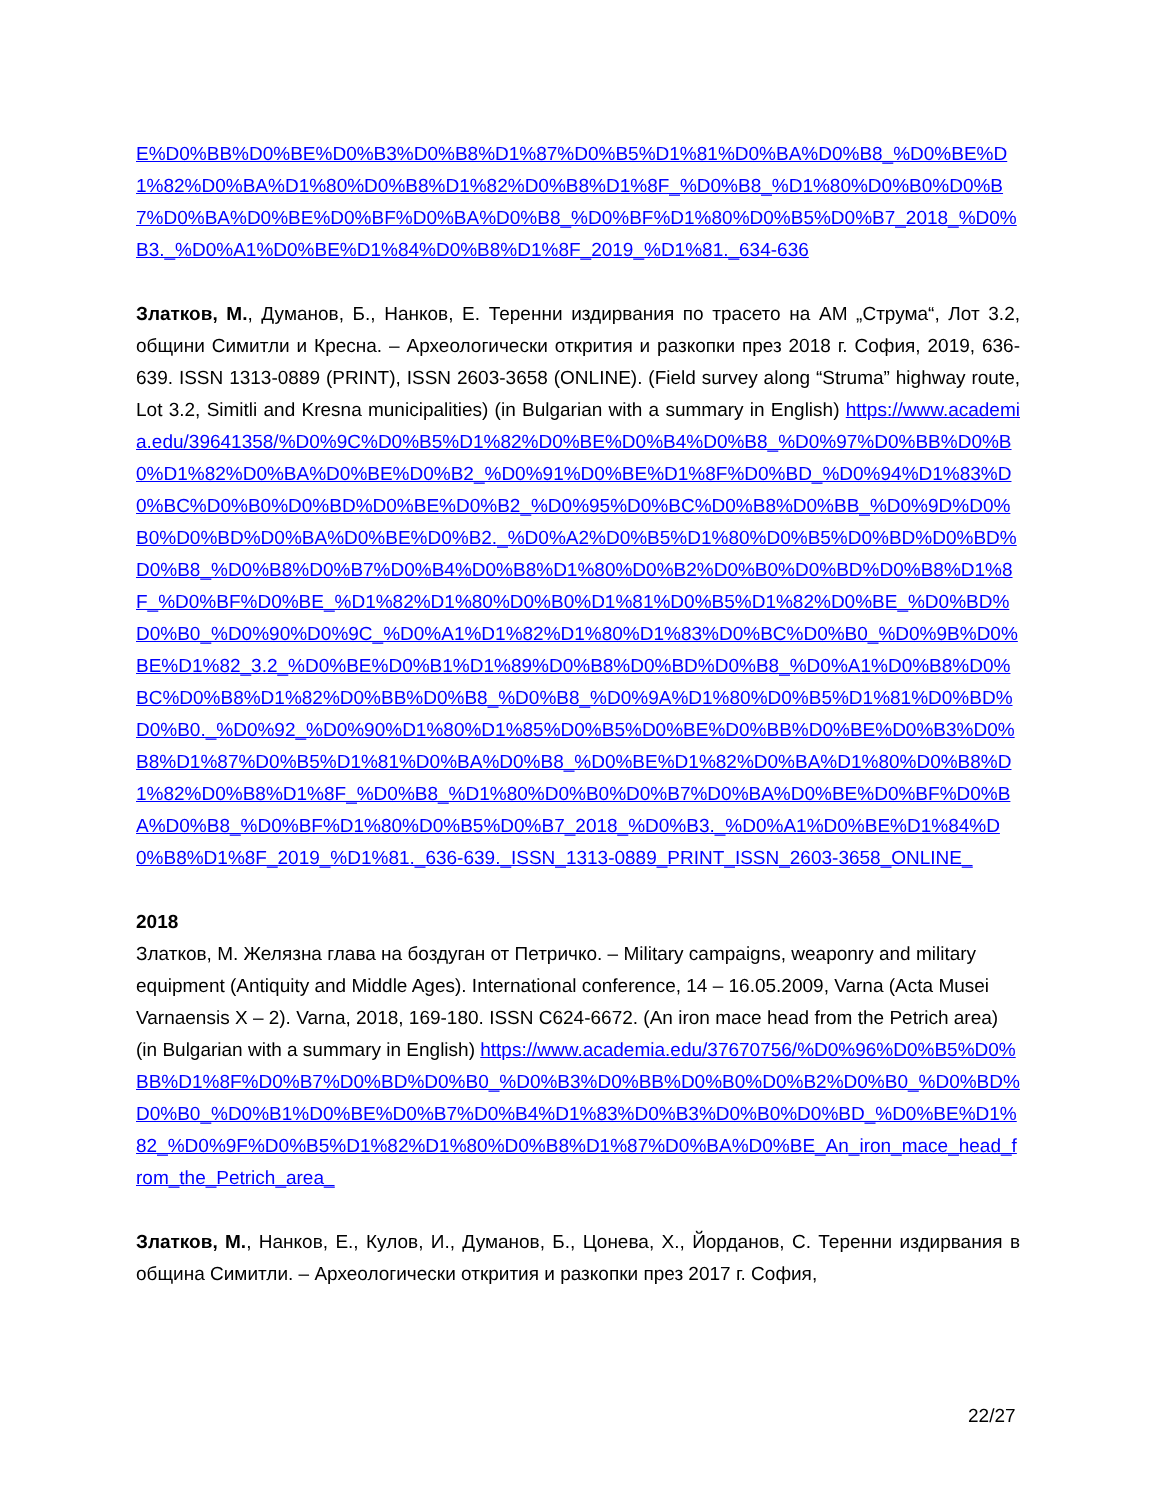E%D0%BB%D0%BE%D0%B3%D0%B8%D1%87%D0%B5%D1%81%D0%BA%D0%B8_%D0%BE%D1%82%D0%BA%D1%80%D0%B8%D1%82%D0%B8%D1%8F_%D0%B8_%D1%80%D0%B0%D0%B7%D0%BA%D0%BE%D0%BF%D0%BA%D0%B8_%D0%BF%D1%80%D0%B5%D0%B7_2018_%D0%B3._%D0%A1%D0%BE%D1%84%D0%B8%D1%8F_2019_%D1%81._634-636
Златков, М., Думанов, Б., Нанков, Е. Теренни издирвания по трасето на АМ „Струма“, Лот 3.2, общини Симитли и Кресна. – Археологически открития и разкопки през 2018 г. София, 2019, 636-639. ISSN 1313-0889 (PRINT), ISSN 2603-3658 (ONLINE). (Field survey along “Struma” highway route, Lot 3.2, Simitli and Kresna municipalities) (in Bulgarian with a summary in English) https://www.academia.edu/39641358/%D0%9C%D0%B5%D1%82%D0%BE%D0%B4%D0%B8_%D0%97%D0%BB%D0%B0%D1%82%D0%BA%D0%BE%D0%B2_%D0%91%D0%BE%D1%8F%D0%BD_%D0%94%D1%83%D0%BC%D0%B0%D0%BD%D0%BE%D0%B2_%D0%95%D0%BC%D0%B8%D0%BB_%D0%9D%D0%B0%D0%BD%D0%BA%D0%BE%D0%B2._%D0%A2%D0%B5%D1%80%D0%B5%D0%BD%D0%BD%D0%B8_%D0%B8%D0%B7%D0%B4%D0%B8%D1%80%D0%B2%D0%B0%D0%BD%D0%B8%D1%8F_%D0%BF%D0%BE_%D1%82%D1%80%D0%B0%D1%81%D0%B5%D1%82%D0%BE_%D0%BD%D0%B0_%D0%90%D0%9C_%D0%A1%D1%82%D1%80%D1%83%D0%BC%D0%B0_%D0%9B%D0%BE%D1%82_3.2_%D0%BE%D0%B1%D1%89%D0%B8%D0%BD%D0%B8_%D0%A1%D0%B8%D0%BC%D0%B8%D1%82%D0%BB%D0%B8_%D0%B8_%D0%9A%D1%80%D0%B5%D1%81%D0%BD%D0%B0._%D0%92_%D0%90%D1%80%D1%85%D0%B5%D0%BE%D0%BB%D0%BE%D0%B3%D0%B8%D1%87%D0%B5%D1%81%D0%BA%D0%B8_%D0%BE%D1%82%D0%BA%D1%80%D0%B8%D1%82%D0%B8%D1%8F_%D0%B8_%D1%80%D0%B0%D0%B7%D0%BA%D0%BE%D0%BF%D0%BA%D0%B8_%D0%BF%D1%80%D0%B5%D0%B7_2018_%D0%B3._%D0%A1%D0%BE%D1%84%D0%B8%D1%8F_2019_%D1%81._636-639._ISSN_1313-0889_PRINT_ISSN_2603-3658_ONLINE_
2018
Златков, М. Желязна глава на боздуган от Петричко. – Military campaigns, weaponry and military equipment (Antiquity and Middle Ages). International conference, 14 – 16.05.2009, Varna (Acta Musei Varnaensis X – 2). Varna, 2018, 169-180. ISSN C624-6672. (An iron mace head from the Petrich area) (in Bulgarian with a summary in English) https://www.academia.edu/37670756/%D0%96%D0%B5%D0%BB%D1%8F%D0%B7%D0%BD%D0%B0_%D0%B3%D0%BB%D0%B0%D0%B2%D0%B0_%D0%BD%D0%B0_%D0%B1%D0%BE%D0%B7%D0%B4%D1%83%D0%B3%D0%B0%D0%BD_%D0%BE%D1%82_%D0%9F%D0%B5%D1%82%D1%80%D0%B8%D1%87%D0%BA%D0%BE_An_iron_mace_head_from_the_Petrich_area_
Златков, М., Нанков, Е., Кулов, И., Думанов, Б., Цонева, Х., Йорданов, С. Теренни издирвания в община Симитли. – Археологически открития и разкопки през 2017 г. София,
22/27